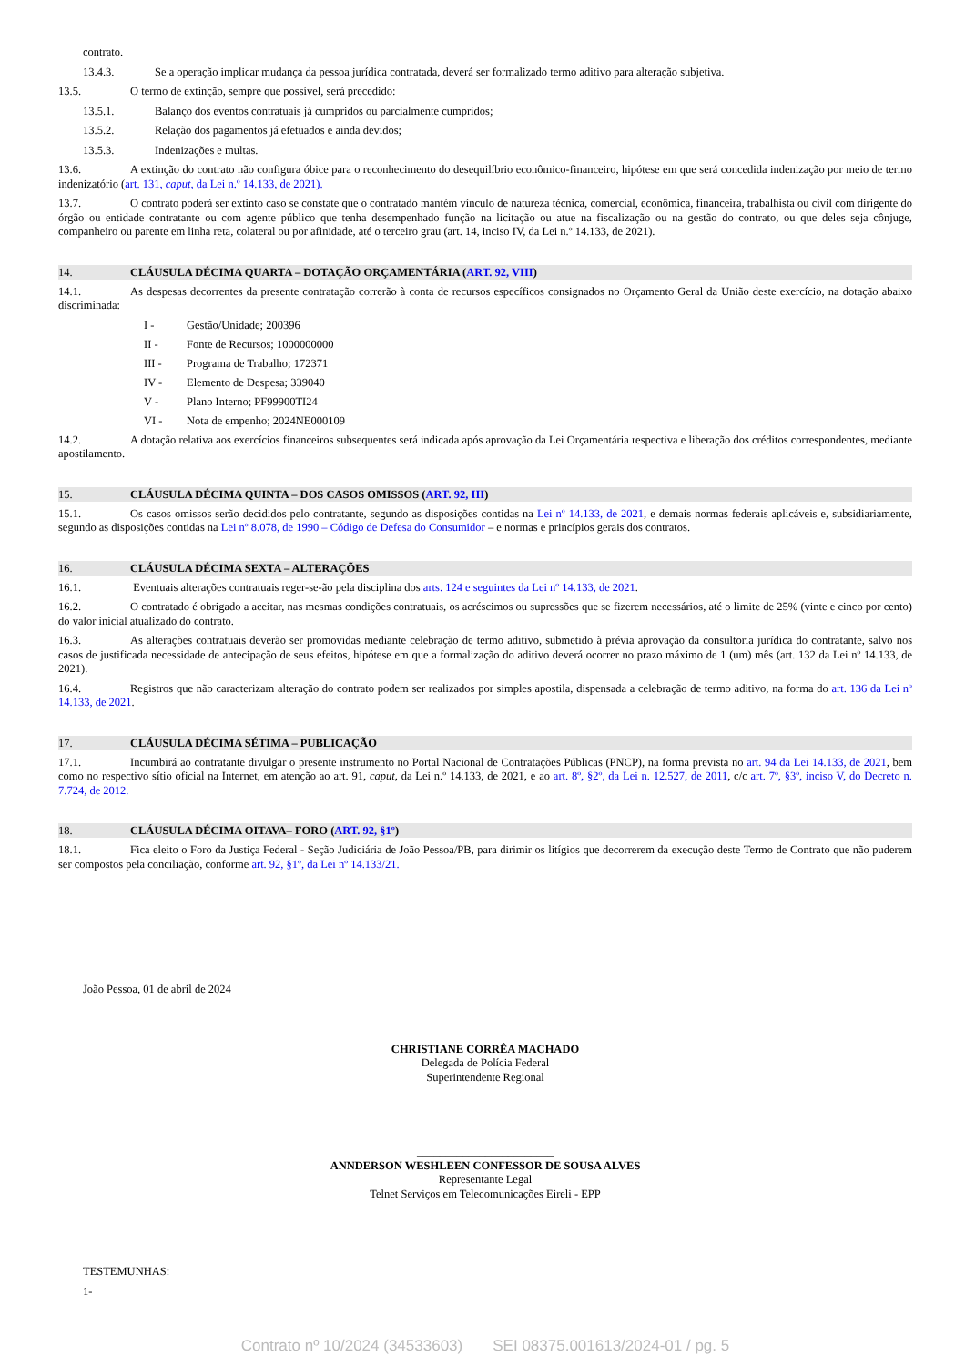contrato.
13.4.3. Se a operação implicar mudança da pessoa jurídica contratada, deverá ser formalizado termo aditivo para alteração subjetiva.
13.5. O termo de extinção, sempre que possível, será precedido:
13.5.1. Balanço dos eventos contratuais já cumpridos ou parcialmente cumpridos;
13.5.2. Relação dos pagamentos já efetuados e ainda devidos;
13.5.3. Indenizações e multas.
13.6. A extinção do contrato não configura óbice para o reconhecimento do desequilíbrio econômico-financeiro, hipótese em que será concedida indenização por meio de termo indenizatório (art. 131, caput, da Lei n.º 14.133, de 2021).
13.7. O contrato poderá ser extinto caso se constate que o contratado mantém vínculo de natureza técnica, comercial, econômica, financeira, trabalhista ou civil com dirigente do órgão ou entidade contratante ou com agente público que tenha desempenhado função na licitação ou atue na fiscalização ou na gestão do contrato, ou que deles seja cônjuge, companheiro ou parente em linha reta, colateral ou por afinidade, até o terceiro grau (art. 14, inciso IV, da Lei n.º 14.133, de 2021).
14. CLÁUSULA DÉCIMA QUARTA – DOTAÇÃO ORÇAMENTÁRIA (ART. 92, VIII)
14.1. As despesas decorrentes da presente contratação correrão à conta de recursos específicos consignados no Orçamento Geral da União deste exercício, na dotação abaixo discriminada:
I - Gestão/Unidade; 200396
II - Fonte de Recursos; 1000000000
III - Programa de Trabalho; 172371
IV - Elemento de Despesa; 339040
V - Plano Interno; PF99900TI24
VI - Nota de empenho; 2024NE000109
14.2. A dotação relativa aos exercícios financeiros subsequentes será indicada após aprovação da Lei Orçamentária respectiva e liberação dos créditos correspondentes, mediante apostilamento.
15. CLÁUSULA DÉCIMA QUINTA – DOS CASOS OMISSOS (ART. 92, III)
15.1. Os casos omissos serão decididos pelo contratante, segundo as disposições contidas na Lei nº 14.133, de 2021, e demais normas federais aplicáveis e, subsidiariamente, segundo as disposições contidas na Lei nº 8.078, de 1990 – Código de Defesa do Consumidor – e normas e princípios gerais dos contratos.
16. CLÁUSULA DÉCIMA SEXTA – ALTERAÇÕES
16.1. Eventuais alterações contratuais reger-se-ão pela disciplina dos arts. 124 e seguintes da Lei nº 14.133, de 2021.
16.2. O contratado é obrigado a aceitar, nas mesmas condições contratuais, os acréscimos ou supressões que se fizerem necessários, até o limite de 25% (vinte e cinco por cento) do valor inicial atualizado do contrato.
16.3. As alterações contratuais deverão ser promovidas mediante celebração de termo aditivo, submetido à prévia aprovação da consultoria jurídica do contratante, salvo nos casos de justificada necessidade de antecipação de seus efeitos, hipótese em que a formalização do aditivo deverá ocorrer no prazo máximo de 1 (um) mês (art. 132 da Lei nº 14.133, de 2021).
16.4. Registros que não caracterizam alteração do contrato podem ser realizados por simples apostila, dispensada a celebração de termo aditivo, na forma do art. 136 da Lei nº 14.133, de 2021.
17. CLÁUSULA DÉCIMA SÉTIMA – PUBLICAÇÃO
17.1. Incumbirá ao contratante divulgar o presente instrumento no Portal Nacional de Contratações Públicas (PNCP), na forma prevista no art. 94 da Lei 14.133, de 2021, bem como no respectivo sítio oficial na Internet, em atenção ao art. 91, caput, da Lei n.º 14.133, de 2021, e ao art. 8º, §2º, da Lei n. 12.527, de 2011, c/c art. 7º, §3º, inciso V, do Decreto n. 7.724, de 2012.
18. CLÁUSULA DÉCIMA OITAVA– FORO (ART. 92, §1º)
18.1. Fica eleito o Foro da Justiça Federal - Seção Judiciária de João Pessoa/PB, para dirimir os litígios que decorrerem da execução deste Termo de Contrato que não puderem ser compostos pela conciliação, conforme art. 92, §1º, da Lei nº 14.133/21.
João Pessoa, 01 de abril de 2024
CHRISTIANE CORRÊA MACHADO
Delegada de Polícia Federal
Superintendente Regional
________________________
ANNDERSON WESHLEEN CONFESSOR DE SOUSA ALVES
Representante Legal
Telnet Serviços em Telecomunicações Eireli - EPP
TESTEMUNHAS:
1-
Contrato nº 10/2024 (34533603) SEI 08375.001613/2024-01 / pg. 5